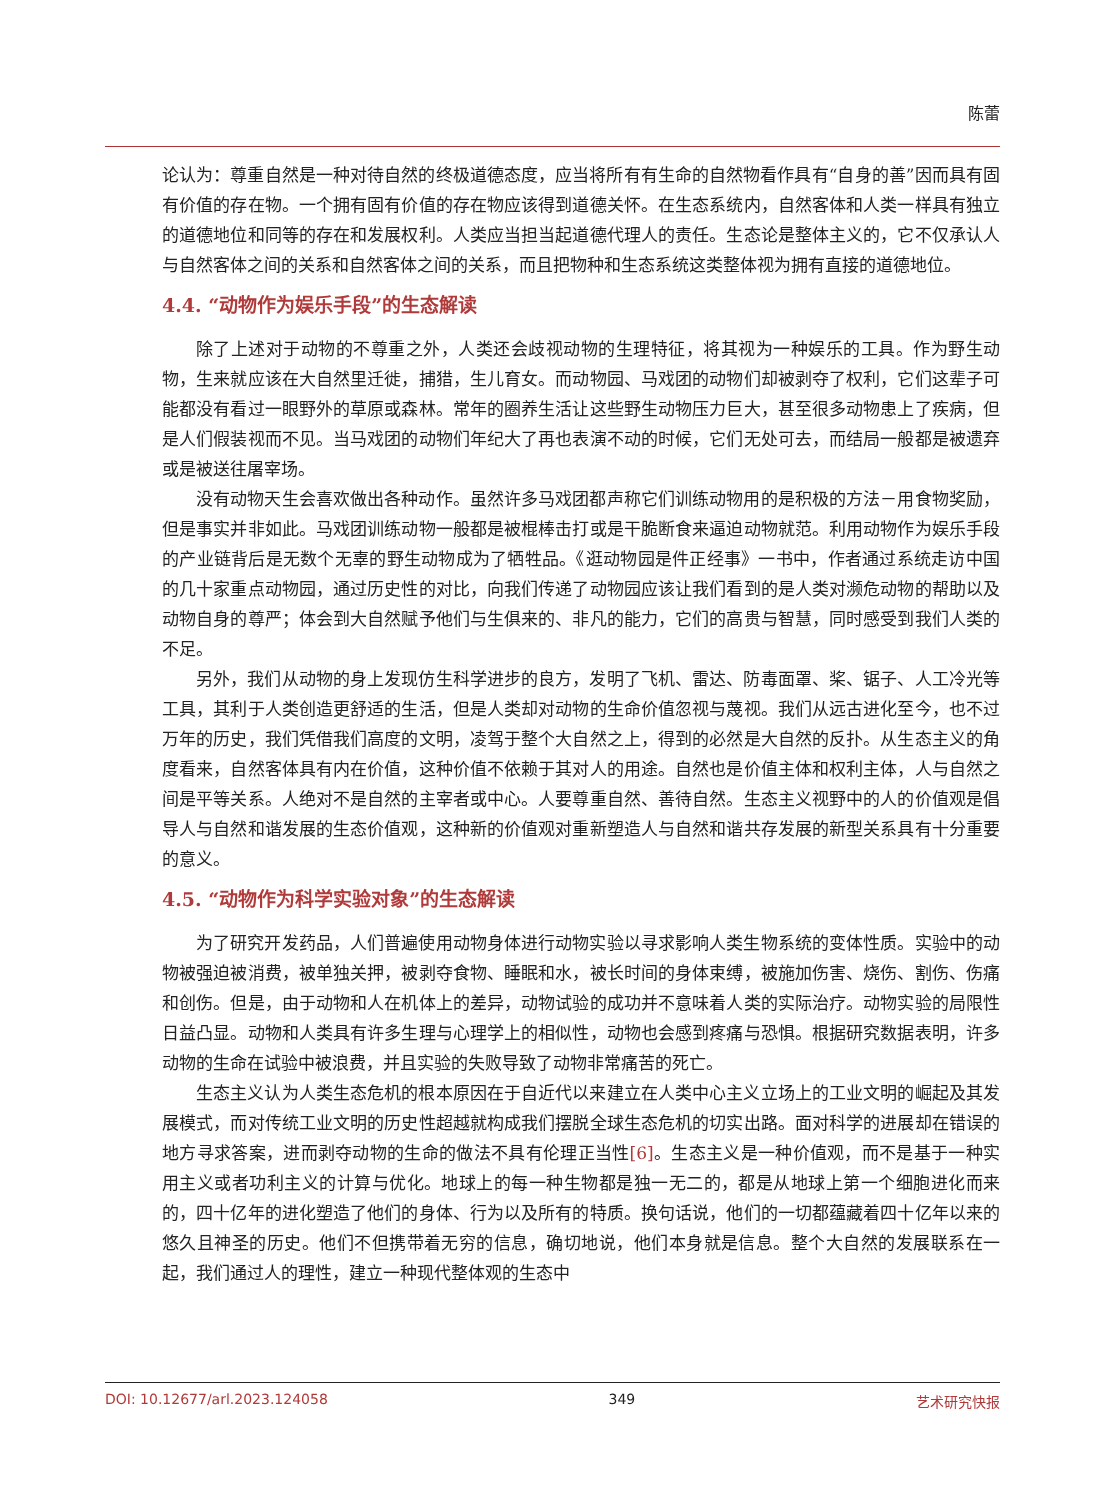陈蕾
论认为：尊重自然是一种对待自然的终极道德态度，应当将所有有生命的自然物看作具有“自身的善”因而具有固有价值的存在物。一个拥有固有价值的存在物应该得到道德关怀。在生态系统内，自然客体和人类一样具有独立的道德地位和同等的存在和发展权利。人类应当担当起道德代理人的责任。生态论是整体主义的，它不仅承认人与自然客体之间的关系和自然客体之间的关系，而且把物种和生态系统这类整体视为拥有直接的道德地位。
4.4. “动物作为娱乐手段”的生态解读
除了上述对于动物的不尊重之外，人类还会歧视动物的生理特征，将其视为一种娱乐的工具。作为野生动物，生来就应该在大自然里迁徙，捕猎，生儿育女。而动物园、马戏团的动物们却被剥夺了权利，它们这辈子可能都没有看过一眼野外的草原或森林。常年的圈养生活让这些野生动物压力巨大，甚至很多动物患上了疾病，但是人们假装视而不见。当马戏团的动物们年纪大了再也表演不动的时候，它们无处可去，而结局一般都是被遗弃或是被送往屠宰场。
没有动物天生会喜欢做出各种动作。虽然许多马戏团都声称它们训练动物用的是积极的方法－用食物奖励，但是事实并非如此。马戏团训练动物一般都是被棍棒击打或是干脆断食来逼迫动物就范。利用动物作为娱乐手段的产业链背后是无数个无辜的野生动物成为了牺牲品。《逛动物园是件正经事》一书中，作者通过系统走访中国的几十家重点动物园，通过历史性的对比，向我们传递了动物园应该让我们看到的是人类对濒危动物的帮助以及动物自身的尊严；体会到大自然赋予他们与生俱来的、非凡的能力，它们的高贵与智慧，同时感受到我们人类的不足。
另外，我们从动物的身上发现仿生科学进步的良方，发明了飞机、雷达、防毒面罩、桨、锯子、人工冷光等工具，其利于人类创造更舒适的生活，但是人类却对动物的生命价值忽视与蔑视。我们从远古进化至今，也不过万年的历史，我们凭借我们高度的文明，凌驾于整个大自然之上，得到的必然是大自然的反扑。从生态主义的角度看来，自然客体具有内在价值，这种价值不依赖于其对人的用途。自然也是价值主体和权利主体，人与自然之间是平等关系。人绝对不是自然的主宰者或中心。人要尊重自然、善待自然。生态主义视野中的人的价值观是倡导人与自然和谐发展的生态价值观，这种新的价值观对重新塑造人与自然和谐共存发展的新型关系具有十分重要的意义。
4.5. “动物作为科学实验对象”的生态解读
为了研究开发药品，人们普遍使用动物身体进行动物实验以寻求影响人类生物系统的变体性质。实验中的动物被强迫被消费，被单独关押，被剥夺食物、睡眠和水，被长时间的身体束缚，被施加伤害、烧伤、割伤、伤痛和创伤。但是，由于动物和人在机体上的差异，动物试验的成功并不意味着人类的实际治疗。动物实验的局限性日益凸显。动物和人类具有许多生理与心理学上的相似性，动物也会感到疼痛与恐惧。根据研究数据表明，许多动物的生命在试验中被浪费，并且实验的失败导致了动物非常痛苦的死亡。
生态主义认为人类生态危机的根本原因在于自近代以来建立在人类中心主义立场上的工业文明的崛起及其发展模式，而对传统工业文明的历史性超越就构成我们摆脱全球生态危机的切实出路。面对科学的进展却在错误的地方寻求答案，进而剥夺动物的生命的做法不具有伦理正当性[6]。生态主义是一种价值观，而不是基于一种实用主义或者功利主义的计算与优化。地球上的每一种生物都是独一无二的，都是从地球上第一个细胞进化而来的，四十亿年的进化塑造了他们的身体、行为以及所有的特质。换句话说，他们的一切都蕴藏着四十亿年以来的悠久且神圣的历史。他们不但携带着无穷的信息，确切地说，他们本身就是信息。整个大自然的发展联系在一起，我们通过人的理性，建立一种现代整体观的生态中
DOI: 10.12677/arl.2023.124058 349 艺术研究快报